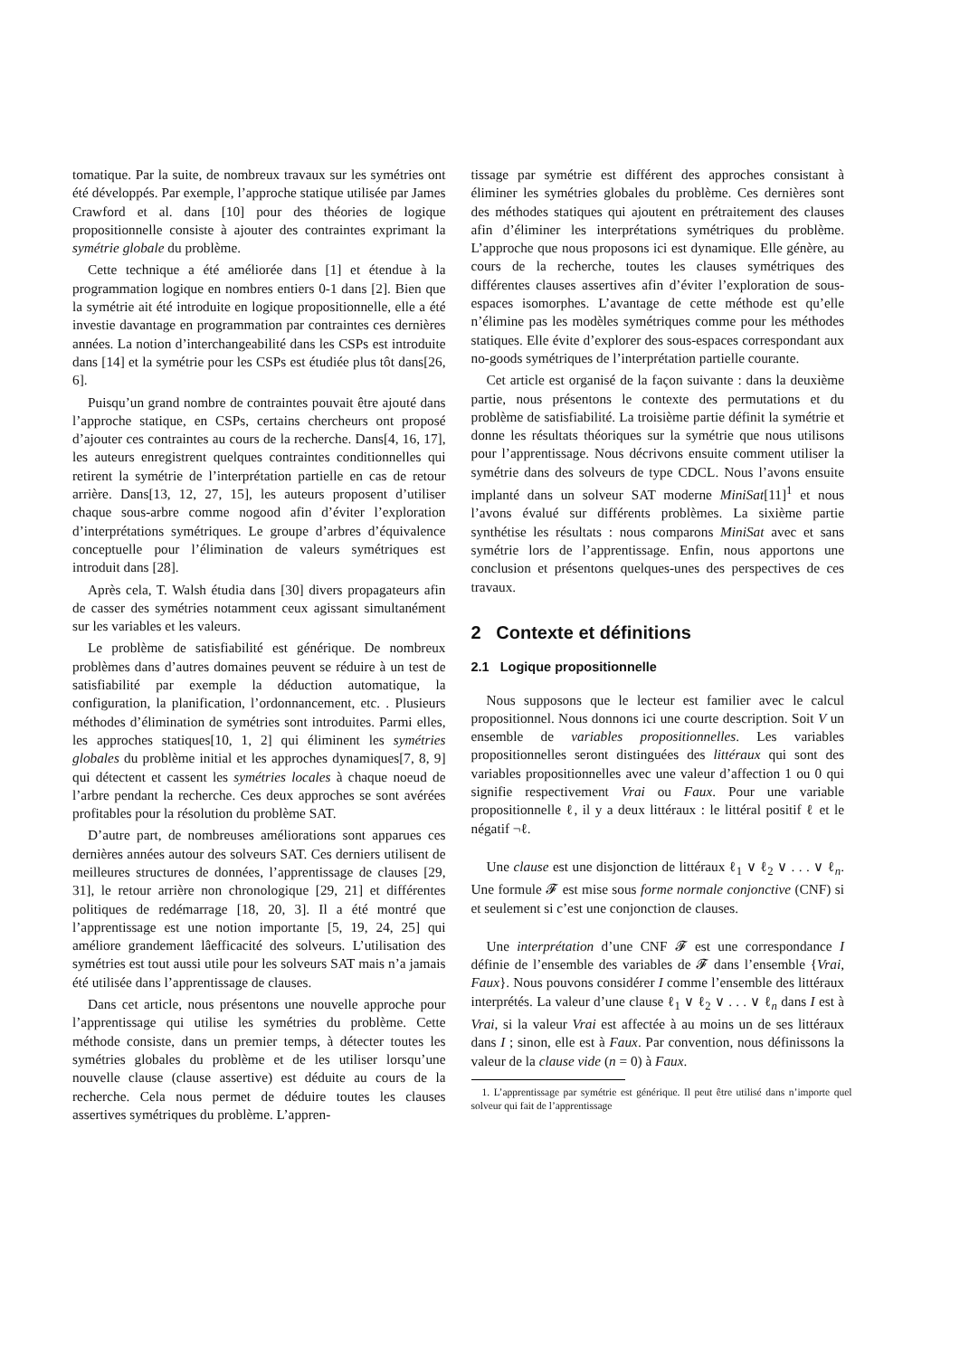tomatique. Par la suite, de nombreux travaux sur les symétries ont été développés. Par exemple, l’approche statique utilisée par James Crawford et al. dans [10] pour des théories de logique propositionnelle consiste à ajouter des contraintes exprimant la symétrie globale du problème.
Cette technique a été améliorée dans [1] et étendue à la programmation logique en nombres entiers 0-1 dans [2]. Bien que la symétrie ait été introduite en logique propositionnelle, elle a été investie davantage en programmation par contraintes ces dernières années. La notion d’interchangeabilité dans les CSPs est introduite dans [14] et la symétrie pour les CSPs est étudiée plus tôt dans[26, 6].
Puisqu’un grand nombre de contraintes pouvait être ajouté dans l’approche statique, en CSPs, certains chercheurs ont proposé d’ajouter ces contraintes au cours de la recherche. Dans[4, 16, 17], les auteurs enregistrent quelques contraintes conditionnelles qui retirent la symétrie de l’interprétation partielle en cas de retour arrière. Dans[13, 12, 27, 15], les auteurs proposent d’utiliser chaque sous-arbre comme nogood afin d’éviter l’exploration d’interprétations symétriques. Le groupe d’arbres d’équivalence conceptuelle pour l’élimination de valeurs symétriques est introduit dans [28].
Après cela, T. Walsh étudia dans [30] divers propagateurs afin de casser des symétries notamment ceux agissant simultanément sur les variables et les valeurs.
Le problème de satisfiabilité est générique. De nombreux problèmes dans d’autres domaines peuvent se réduire à un test de satisfiabilité par exemple la déduction automatique, la configuration, la planification, l’ordonnancement, etc. . Plusieurs méthodes d’élimination de symétries sont introduites. Parmi elles, les approches statiques[10, 1, 2] qui éliminent les symétries globales du problème initial et les approches dynamiques[7, 8, 9] qui détectent et cassent les symétries locales à chaque noeud de l’arbre pendant la recherche. Ces deux approches se sont avérées profitables pour la résolution du problème SAT.
D’autre part, de nombreuses améliorations sont apparues ces dernières années autour des solveurs SAT. Ces derniers utilisent de meilleures structures de données, l’apprentissage de clauses [29, 31], le retour arrière non chronologique [29, 21] et différentes politiques de redémarrage [18, 20, 3]. Il a été montré que l’apprentissage est une notion importante [5, 19, 24, 25] qui améliore grandement lâefficacité des solveurs. L’utilisation des symétries est tout aussi utile pour les solveurs SAT mais n’a jamais été utilisée dans l’apprentissage de clauses.
Dans cet article, nous présentons une nouvelle approche pour l’apprentissage qui utilise les symétries du problème. Cette méthode consiste, dans un premier temps, à détecter toutes les symétries globales du problème et de les utiliser lorsqu’une nouvelle clause (clause assertive) est déduite au cours de la recherche. Cela nous permet de déduire toutes les clauses assertives symétriques du problème. L’appren-
tissage par symétrie est différent des approches consistant à éliminer les symétries globales du problème. Ces dernières sont des méthodes statiques qui ajoutent en prétraitement des clauses afin d’éliminer les interprétations symétriques du problème. L’approche que nous proposons ici est dynamique. Elle génère, au cours de la recherche, toutes les clauses symétriques des différentes clauses assertives afin d’éviter l’exploration de sous-espaces isomorphes. L’avantage de cette méthode est qu’elle n’élimine pas les modèles symétriques comme pour les méthodes statiques. Elle évite d’explorer des sous-espaces correspondant aux no-goods symétriques de l’interprétation partielle courante.
Cet article est organisé de la façon suivante : dans la deuxième partie, nous présentons le contexte des permutations et du problème de satisfiabilité. La troisième partie définit la symétrie et donne les résultats théoriques sur la symétrie que nous utilisons pour l’apprentissage. Nous décrivons ensuite comment utiliser la symétrie dans des solveurs de type CDCL. Nous l’avons ensuite implanté dans un solveur SAT moderne MiniSat[11]<sup>1</sup> et nous l’avons évalué sur différents problèmes. La sixième partie synthétise les résultats : nous comparons MiniSat avec et sans symétrie lors de l’apprentissage. Enfin, nous apportons une conclusion et présentons quelques-unes des perspectives de ces travaux.
2 Contexte et définitions
2.1 Logique propositionnelle
Nous supposons que le lecteur est familier avec le calcul propositionnel. Nous donnons ici une courte description. Soit V un ensemble de variables propositionnelles. Les variables propositionnelles seront distinguées des littéraux qui sont des variables propositionnelles avec une valeur d’affection 1 ou 0 qui signifie respectivement Vrai ou Faux. Pour une variable propositionnelle ℓ, il y a deux littéraux : le littéral positif ℓ et le négatif ¬ℓ.
Une clause est une disjonction de littéraux ℓ<sub>1</sub> ∨ ℓ<sub>2</sub> ∨ . . . ∨ ℓ<sub>n</sub>. Une formule 𝓕 est mise sous forme normale conjonctive (CNF) si et seulement si c’est une conjonction de clauses.
Une interprétation d’une CNF 𝓕 est une correspondance I définie de l’ensemble des variables de 𝓕 dans l’ensemble {Vrai, Faux}. Nous pouvons considérer I comme l’ensemble des littéraux interprétés. La valeur d’une clause ℓ<sub>1</sub> ∨ ℓ<sub>2</sub> ∨ . . . ∨ ℓ<sub>n</sub> dans I est à Vrai, si la valeur Vrai est affectée à au moins un de ses littéraux dans I ; sinon, elle est à Faux. Par convention, nous définissons la valeur de la clause vide (n = 0) à Faux.
1. L’apprentissage par symétrie est générique. Il peut être utilisé dans n’importe quel solveur qui fait de l’apprentissage